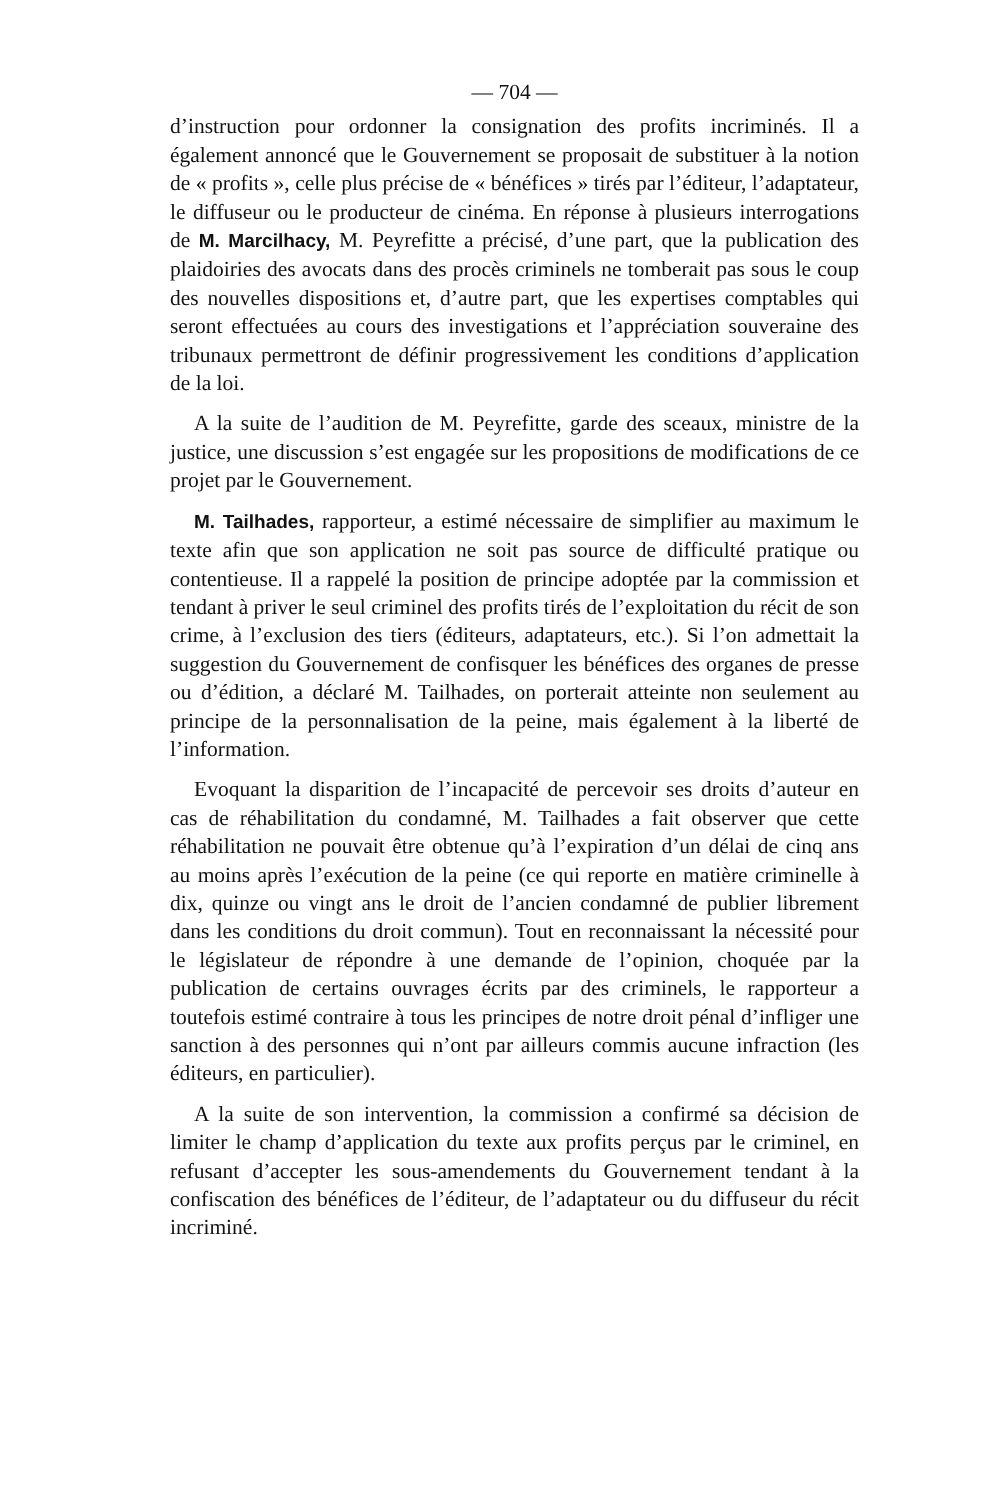— 704 —
d’instruction pour ordonner la consignation des profits incriminés. Il a également annoncé que le Gouvernement se proposait de substituer à la notion de « profits », celle plus précise de « bénéfices » tirés par l’éditeur, l’adaptateur, le diffuseur ou le producteur de cinéma. En réponse à plusieurs interrogations de M. Marcilhacy, M. Peyrefitte a précisé, d’une part, que la publication des plaidoiries des avocats dans des procès criminels ne tomberait pas sous le coup des nouvelles dispositions et, d’autre part, que les expertises comptables qui seront effectuées au cours des investigations et l’appréciation souveraine des tribunaux permettront de définir progressivement les conditions d’application de la loi.
A la suite de l’audition de M. Peyrefitte, garde des sceaux, ministre de la justice, une discussion s’est engagée sur les propositions de modifications de ce projet par le Gouvernement.
M. Tailhades, rapporteur, a estimé nécessaire de simplifier au maximum le texte afin que son application ne soit pas source de difficulté pratique ou contentieuse. Il a rappelé la position de principe adoptée par la commission et tendant à priver le seul criminel des profits tirés de l’exploitation du récit de son crime, à l’exclusion des tiers (éditeurs, adaptateurs, etc.). Si l’on admettait la suggestion du Gouvernement de confisquer les bénéfices des organes de presse ou d’édition, a déclaré M. Tailhades, on porterait atteinte non seulement au principe de la personnalisation de la peine, mais également à la liberté de l’information.
Evoquant la disparition de l’incapacité de percevoir ses droits d’auteur en cas de réhabilitation du condamné, M. Tailhades a fait observer que cette réhabilitation ne pouvait être obtenue qu’à l’expiration d’un délai de cinq ans au moins après l’exécution de la peine (ce qui reporte en matière criminelle à dix, quinze ou vingt ans le droit de l’ancien condamné de publier librement dans les conditions du droit commun). Tout en reconnaissant la nécessité pour le législateur de répondre à une demande de l’opinion, choquée par la publication de certains ouvrages écrits par des criminels, le rapporteur a toutefois estimé contraire à tous les principes de notre droit pénal d’infliger une sanction à des personnes qui n’ont par ailleurs commis aucune infraction (les éditeurs, en particulier).
A la suite de son intervention, la commission a confirmé sa décision de limiter le champ d’application du texte aux profits perçus par le criminel, en refusant d’accepter les sous-amendements du Gouvernement tendant à la confiscation des bénéfices de l’éditeur, de l’adaptateur ou du diffuseur du récit incriminé.